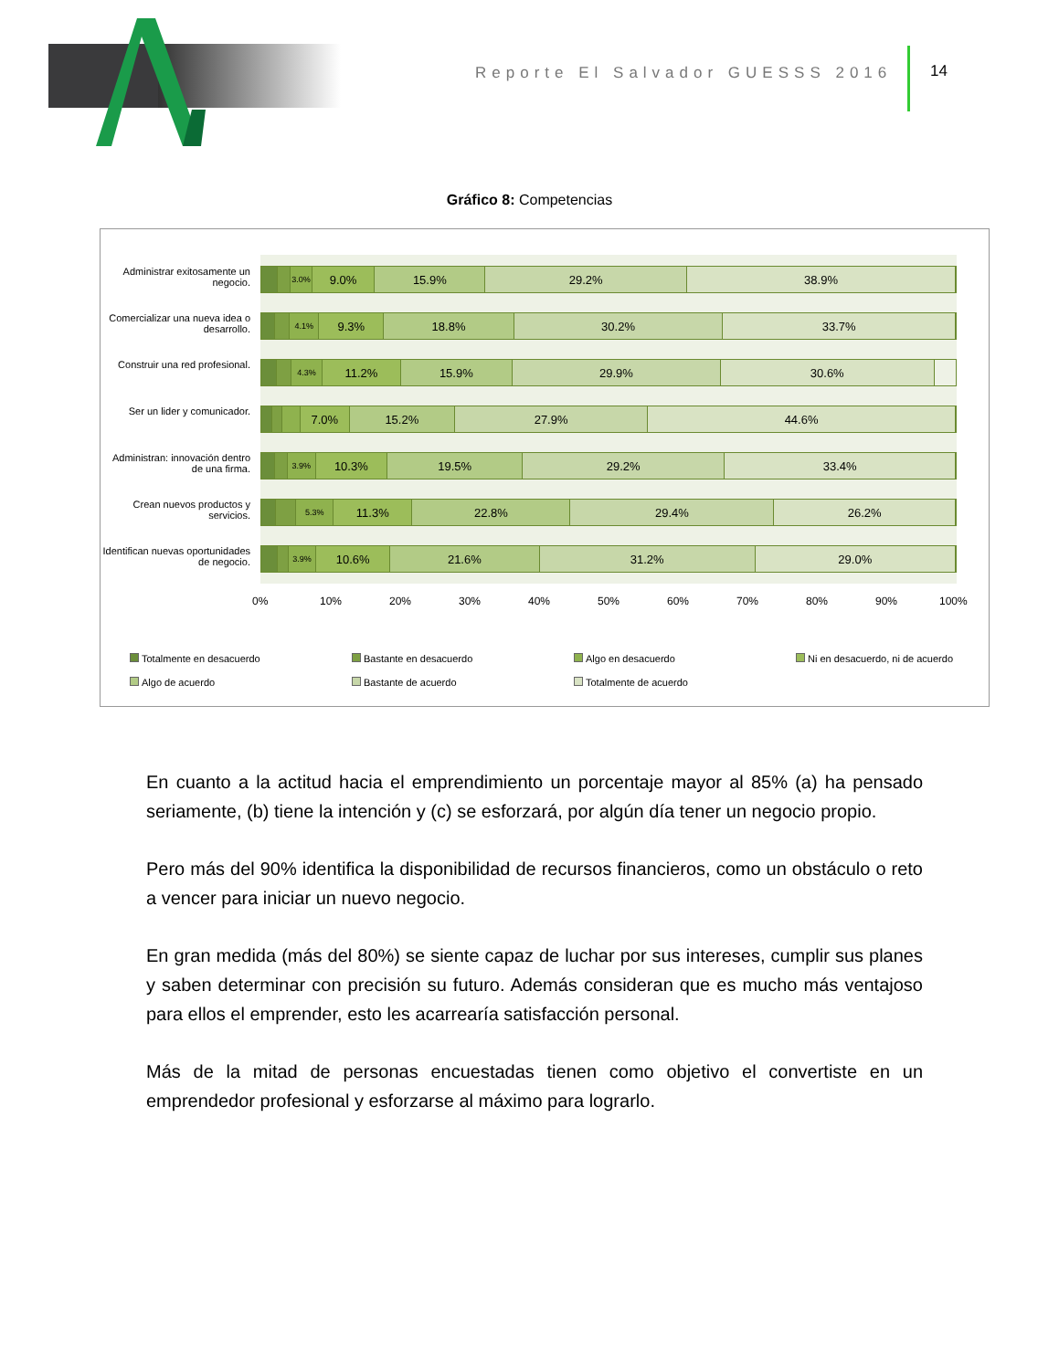Reporte El Salvador GUESSS 2016
14
Gráfico 8: Competencias
Administrar exitosamente un negocio.
3.0% 9.0% 15.9% 29.2% 38.9%
Comercializar una nueva idea o desarrollo.
4.1% 9.3% 18.8% 30.2% 33.7%
Construir una red profesional.
4.3% 11.2% 15.9% 29.9% 30.6%
Ser un lider y comunicador.
7.0% 15.2% 27.9% 44.6%
Administran: innovación dentro de una firma.
3.9% 10.3% 19.5% 29.2% 33.4%
Crean nuevos productos y servicios.
5.3% 11.3% 22.8% 29.4% 26.2%
Identifican nuevas oportunidades de negocio.
3.9% 10.6% 21.6% 31.2% 29.0%
0% 10% 20% 30% 40% 50% 60% 70% 80% 90% 100%
Totalmente en desacuerdo Bastante en desacuerdo Algo en desacuerdo
Ni en desacuerdo, ni de acuerdo
Algo de acuerdo Bastante de acuerdo Totalmente de acuerdo
En cuanto a la actitud hacia el emprendimiento un porcentaje mayor al 85% (a) ha pensado seriamente, (b) tiene la intención y (c) se esforzará, por algún día tener un negocio propio.
Pero más del 90% identifica la disponibilidad de recursos financieros, como un obstáculo o reto a vencer para iniciar un nuevo negocio.
En gran medida (más del 80%) se siente capaz de luchar por sus intereses, cumplir sus planes y saben determinar con precisión su futuro. Además consideran que es mucho más ventajoso para ellos el emprender, esto les acarrearía satisfacción personal.
Más de la mitad de personas encuestadas tienen como objetivo el convertiste en un emprendedor profesional y esforzarse al máximo para lograrlo.